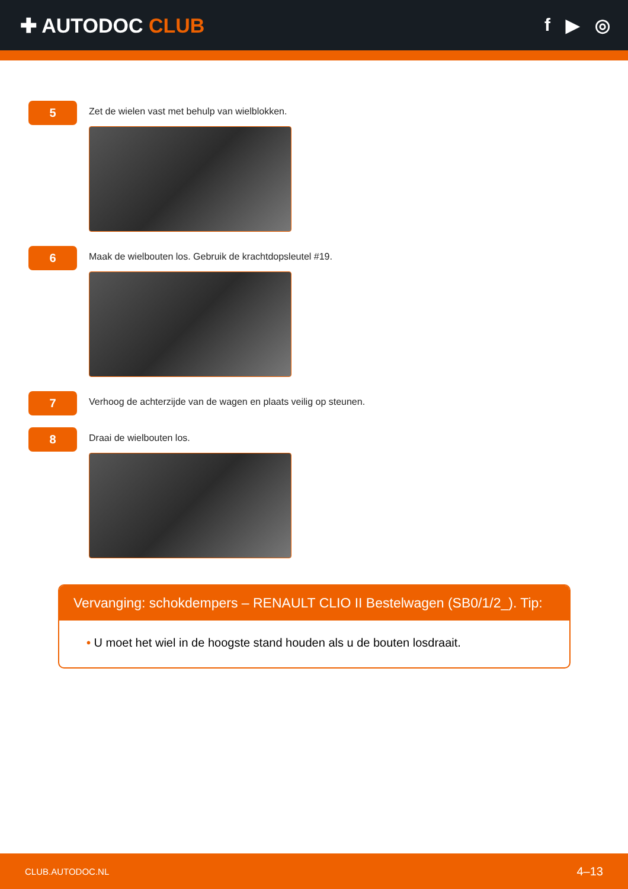✚ AUTODOC CLUB f ▶ ◎
5
Zet de wielen vast met behulp van wielblokken.
6
Maak de wielbouten los. Gebruik de krachtdopsleutel #19.
7
Verhoog de achterzijde van de wagen en plaats veilig op steunen.
8
Draai de wielbouten los.
Vervanging: schokdempers – RENAULT CLIO II Bestelwagen (SB0/1/2_). Tip:
• U moet het wiel in de hoogste stand houden als u de bouten losdraait.
CLUB.AUTODOC.NL 4–13